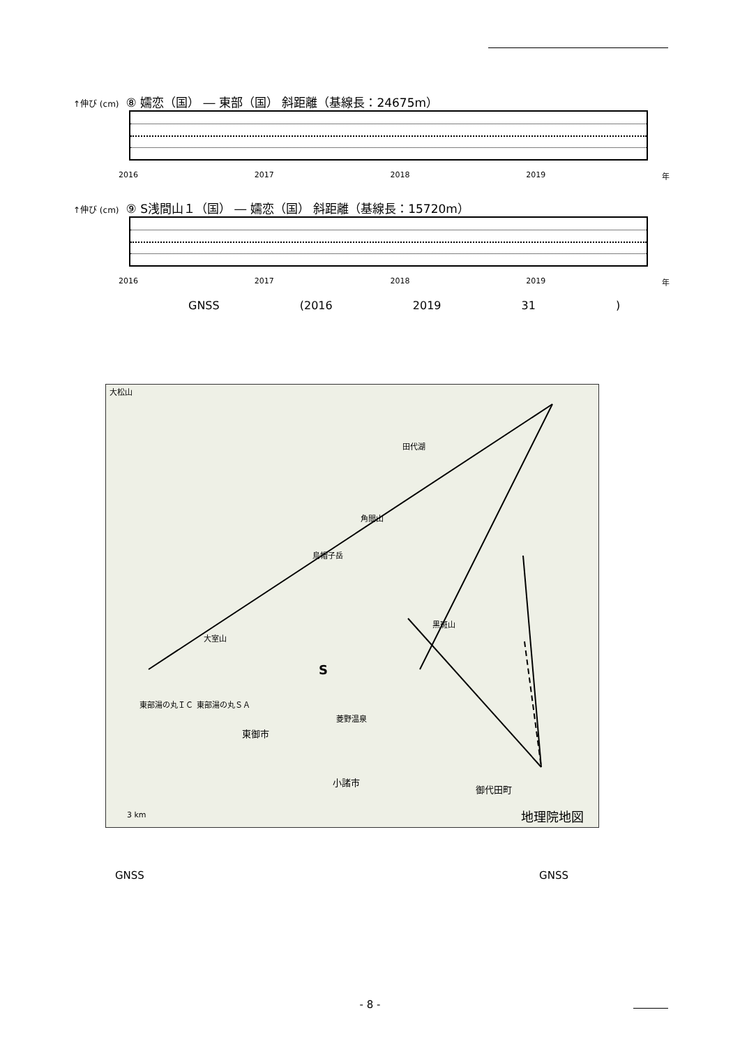↑伸び (cm) ⑧ 嬬恋（国） ― 東部（国） 斜距離（基線長：24675m）
2016 2017 2018 2019 年
↑伸び (cm) ⑨ S浅間山１（国） ― 嬬恋（国） 斜距離（基線長：15720m）
2016 2017 2018 2019 年
GNSS (2016 2019 31 )
大松山
田代湖
角間山
烏帽子岳
黒斑山
大室山
東部湯の丸ＩＣ 東部湯の丸ＳＡ
菱野温泉
東御市
小諸市
御代田町
S
地理院地図 3 km
GNSS GNSS
- 8 -